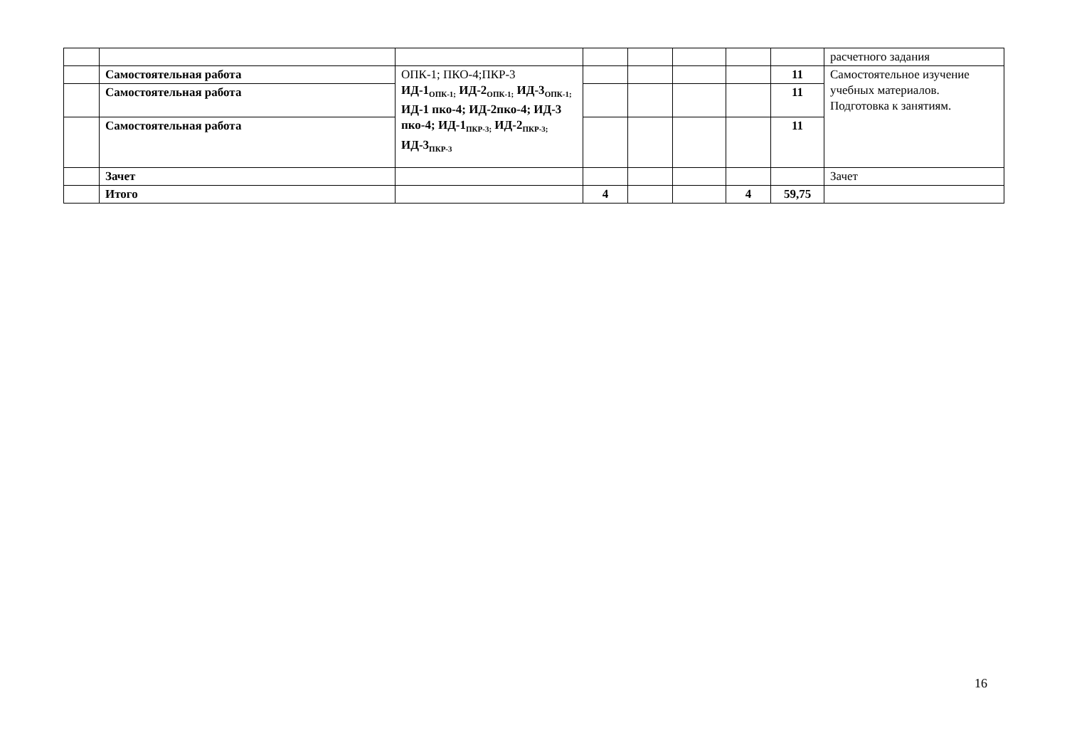| | | | | | | | | расчетного задания |
| | Самостоятельная работа | ОПК-1; ПКО-4;ПКР-3 ИД-1<sub>ОПК-1;</sub> ИД-2<sub>ОПК-1;</sub> ИД-3<sub>ОПК-1;</sub> ИД-1 пко-4; ИД-2пко-4; ИД-3 пко-4; ИД-1<sub>ПКР-3;</sub> ИД-2<sub>ПКР-3;</sub> ИД-3<sub>ПКР-3</sub> | | | | | 11 | Самостоятельное изучение учебных материалов. Подготовка к занятиям. |
| | Самостоятельная работа | | | | | | 11 | |
| | Самостоятельная работа | | | | | | 11 | |
| | Зачет | | | | | | | Зачет |
| | Итого | | 4 | | | 4 | 59,75 | |
16